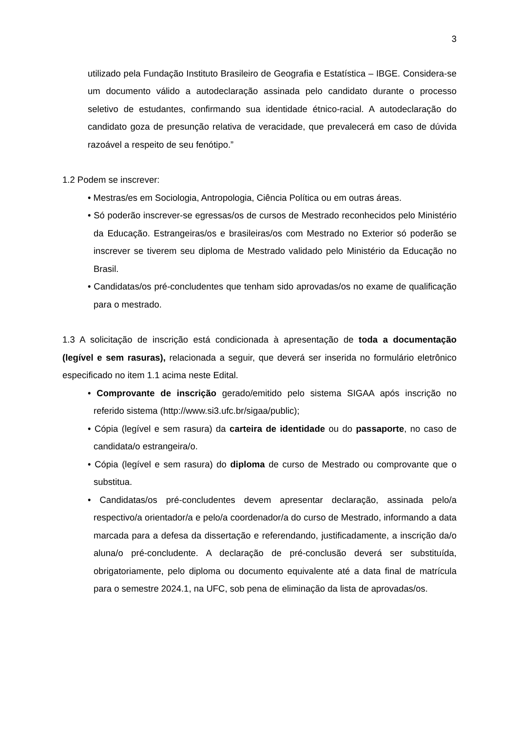3
utilizado pela Fundação Instituto Brasileiro de Geografia e Estatística – IBGE. Considera-se um documento válido a autodeclaração assinada pelo candidato durante o processo seletivo de estudantes, confirmando sua identidade étnico-racial. A autodeclaração do candidato goza de presunção relativa de veracidade, que prevalecerá em caso de dúvida razoável a respeito de seu fenótipo.”
1.2 Podem se inscrever:
• Mestras/es em Sociologia, Antropologia, Ciência Política ou em outras áreas.
• Só poderão inscrever-se egressas/os de cursos de Mestrado reconhecidos pelo Ministério da Educação. Estrangeiras/os e brasileiras/os com Mestrado no Exterior só poderão se inscrever se tiverem seu diploma de Mestrado validado pelo Ministério da Educação no Brasil.
• Candidatas/os pré-concludentes que tenham sido aprovadas/os no exame de qualificação para o mestrado.
1.3 A solicitação de inscrição está condicionada à apresentação de toda a documentação (legível e sem rasuras), relacionada a seguir, que deverá ser inserida no formulário eletrônico especificado no item 1.1 acima neste Edital.
• Comprovante de inscrição gerado/emitido pelo sistema SIGAA após inscrição no referido sistema (http://www.si3.ufc.br/sigaa/public);
• Cópia (legível e sem rasura) da carteira de identidade ou do passaporte, no caso de candidata/o estrangeira/o.
• Cópia (legível e sem rasura) do diploma de curso de Mestrado ou comprovante que o substitua.
• Candidatas/os pré-concludentes devem apresentar declaração, assinada pelo/a respectivo/a orientador/a e pelo/a coordenador/a do curso de Mestrado, informando a data marcada para a defesa da dissertação e referendando, justificadamente, a inscrição da/o aluna/o pré-concludente. A declaração de pré-conclusão deverá ser substituída, obrigatoriamente, pelo diploma ou documento equivalente até a data final de matrícula para o semestre 2024.1, na UFC, sob pena de eliminação da lista de aprovadas/os.